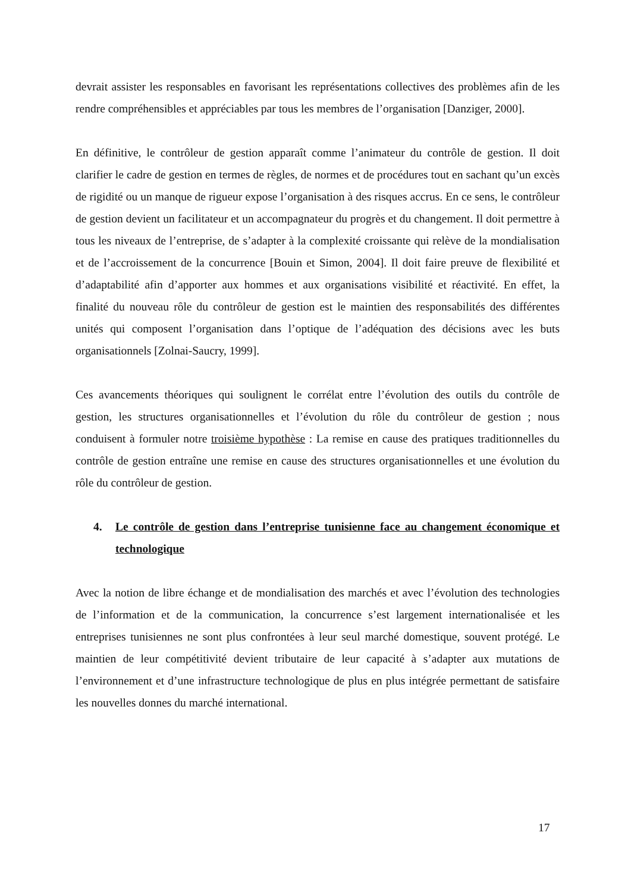devrait assister les responsables en favorisant les représentations collectives des problèmes afin de les rendre compréhensibles et appréciables par tous les membres de l’organisation [Danziger, 2000].
En définitive, le contrôleur de gestion apparaît comme l’animateur du contrôle de gestion. Il doit clarifier le cadre de gestion en termes de règles, de normes et de procédures tout en sachant qu’un excès de rigidité ou un manque de rigueur expose l’organisation à des risques accrus. En ce sens, le contrôleur de gestion devient un facilitateur et un accompagnateur du progrès et du changement. Il doit permettre à tous les niveaux de l’entreprise, de s’adapter à la complexité croissante qui relève de la mondialisation et de l’accroissement de la concurrence [Bouin et Simon, 2004]. Il doit faire preuve de flexibilité et d’adaptabilité afin d’apporter aux hommes et aux organisations visibilité et réactivité. En effet, la finalité du nouveau rôle du contrôleur de gestion est le maintien des responsabilités des différentes unités qui composent l’organisation dans l’optique de l’adéquation des décisions avec les buts organisationnels [Zolnai-Saucry, 1999].
Ces avancements théoriques qui soulignent le corrélat entre l’évolution des outils du contrôle de gestion, les structures organisationnelles et l’évolution du rôle du contrôleur de gestion ; nous conduisent à formuler notre troisième hypothèse : La remise en cause des pratiques traditionnelles du contrôle de gestion entraîne une remise en cause des structures organisationnelles et une évolution du rôle du contrôleur de gestion.
4. Le contrôle de gestion dans l’entreprise tunisienne face au changement économique et technologique
Avec la notion de libre échange et de mondialisation des marchés et avec l’évolution des technologies de l’information et de la communication, la concurrence s’est largement internationalisée et les entreprises tunisiennes ne sont plus confrontées à leur seul marché domestique, souvent protégé. Le maintien de leur compétitivité devient tributaire de leur capacité à s’adapter aux mutations de l’environnement et d’une infrastructure technologique de plus en plus intégrée permettant de satisfaire les nouvelles donnes du marché international.
17